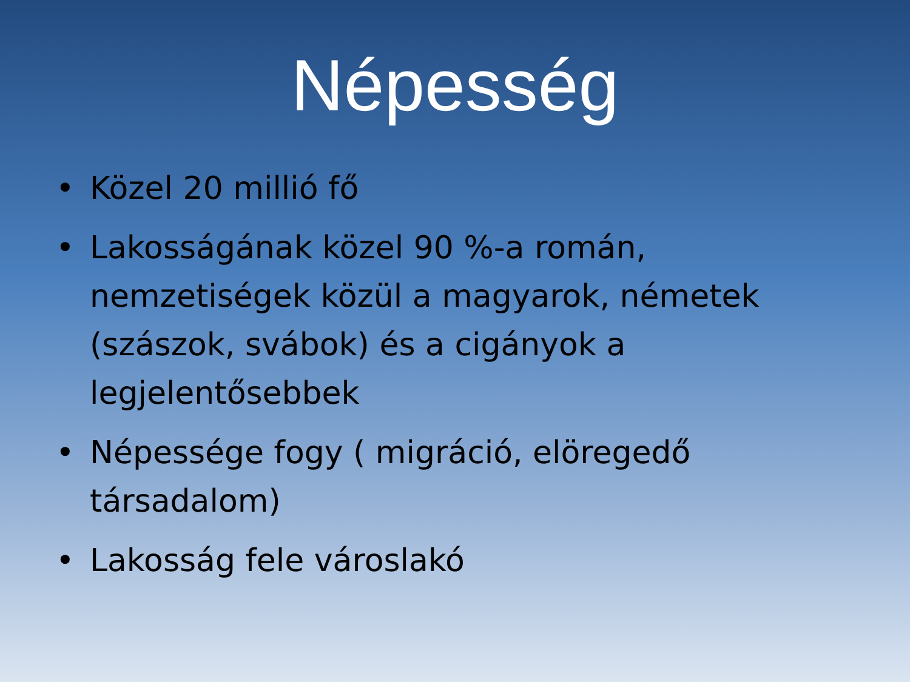Népesség
• Közel 20 millió fő
• Lakosságának közel 90 %-a román, nemzetiségek közül a magyarok, németek (szászok, svábok) és a cigányok a legjelentősebbek
• Népessége fogy ( migráció, elöregedő társadalom)
• Lakosság fele városlakó